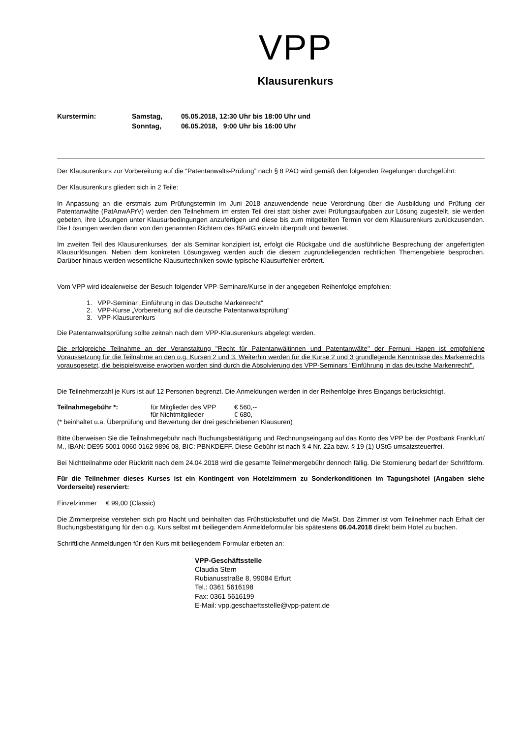VPP
Klausurenkurs
| Kurstermin: | Samstag, | 05.05.2018, 12:30 Uhr bis 18:00 Uhr und |
| | Sonntag, | 06.05.2018, 9:00 Uhr bis 16:00 Uhr |
Der Klausurenkurs zur Vorbereitung auf die “Patentanwalts-Prüfung” nach § 8 PAO wird gemäß den folgenden Regelungen durchgeführt:
Der Klausurenkurs gliedert sich in 2 Teile:
In Anpassung an die erstmals zum Prüfungstermin im Juni 2018 anzuwendende neue Verordnung über die Ausbildung und Prüfung der Patentanwälte (PatAnwAPrV) werden den Teilnehmern im ersten Teil drei statt bisher zwei Prüfungsaufgaben zur Lösung zugestellt, sie werden gebeten, ihre Lösungen unter Klausurbedingungen anzufertigen und diese bis zum mitgeteilten Termin vor dem Klausurenkurs zurückzusenden. Die Lösungen werden dann von den genannten Richtern des BPatG einzeln überprüft und bewertet.
Im zweiten Teil des Klausurenkurses, der als Seminar konzipiert ist, erfolgt die Rückgabe und die ausführliche Besprechung der angefertigten Klausurlösungen. Neben dem konkreten Lösungsweg werden auch die diesem zugrundeliegenden rechtlichen Themengebiete besprochen. Darüber hinaus werden wesentliche Klausurtechniken sowie typische Klausurfehler erörtert.
Vom VPP wird idealerweise der Besuch folgender VPP-Seminare/Kurse in der angegeben Reihenfolge empfohlen:
1. VPP-Seminar „Einführung in das Deutsche Markenrecht“
2. VPP-Kurse „Vorbereitung auf die deutsche Patentanwaltsprüfung“
3. VPP-Klausurenkurs
Die Patentanwaltsprüfung sollte zeitnah nach dem VPP-Klausurenkurs abgelegt werden.
Die erfolgreiche Teilnahme an der Veranstaltung "Recht für Patentanwältinnen und Patentanwälte" der Fernuni Hagen ist empfohlene Voraussetzung für die Teilnahme an den o.g. Kursen 2 und 3. Weiterhin werden für die Kurse 2 und 3 grundlegende Kenntnisse des Markenrechts vorausgesetzt, die beispielsweise erworben worden sind durch die Absolvierung des VPP-Seminars "Einführung in das deutsche Markenrecht".
Die Teilnehmerzahl je Kurs ist auf 12 Personen begrenzt. Die Anmeldungen werden in der Reihenfolge ihres Eingangs berücksichtigt.
| Teilnahmegebühr *: | für Mitglieder des VPP | € 560,-- |
| | für Nichtmitglieder | € 680,-- |
(* beinhaltet u.a. Überprüfung und Bewertung der drei geschriebenen Klausuren)
Bitte überweisen Sie die Teilnahmegebühr nach Buchungsbestätigung und Rechnungseingang auf das Konto des VPP bei der Postbank Frankfurt/ M., IBAN: DE95 5001 0060 0162 9896 08, BIC: PBNKDEFF. Diese Gebühr ist nach § 4 Nr. 22a bzw. § 19 (1) UStG umsatzsteuerfrei.
Bei Nichtteilnahme oder Rücktritt nach dem 24.04.2018 wird die gesamte Teilnehmergebühr dennoch fällig. Die Stornierung bedarf der Schriftform.
Für die Teilnehmer dieses Kurses ist ein Kontingent von Hotelzimmern zu Sonderkonditionen im Tagungshotel (Angaben siehe Vorderseite) reserviert:
Einzelzimmer € 99,00 (Classic)
Die Zimmerpreise verstehen sich pro Nacht und beinhalten das Frühstücksbuffet und die MwSt. Das Zimmer ist vom Teilnehmer nach Erhalt der Buchungsbestätigung für den o.g. Kurs selbst mit beiliegendem Anmeldeformular bis spätestens 06.04.2018 direkt beim Hotel zu buchen.
Schriftliche Anmeldungen für den Kurs mit beiliegendem Formular erbeten an:
VPP-Geschäftsstelle
Claudia Stern
Rubianusstraße 8, 99084 Erfurt
Tel.: 0361 5616198
Fax: 0361 5616199
E-Mail: vpp.geschaeftsstelle@vpp-patent.de